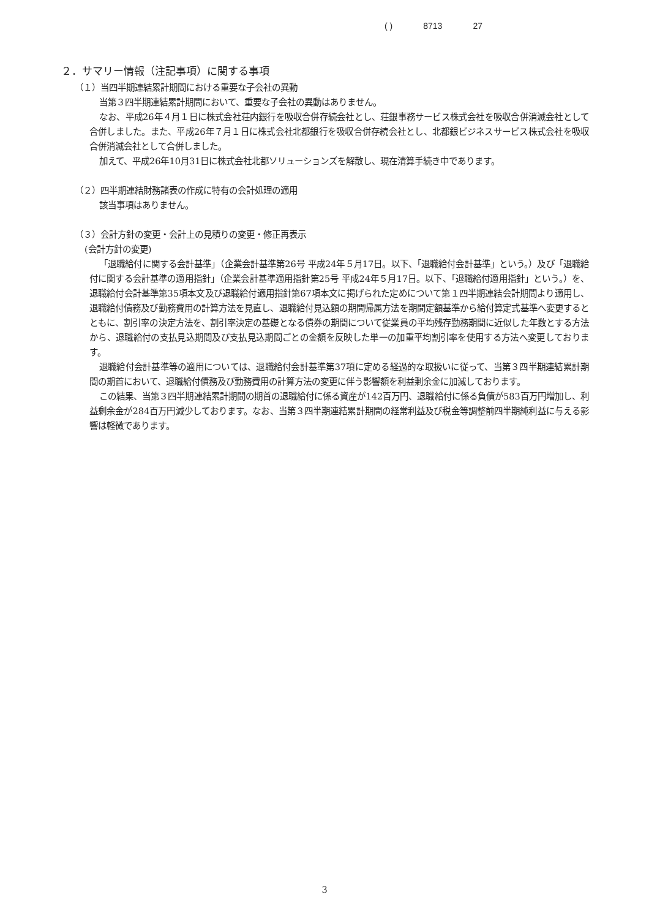( ) 8713 27
２．サマリー情報（注記事項）に関する事項
（１）当四半期連結累計期間における重要な子会社の異動
当第３四半期連結累計期間において、重要な子会社の異動はありません。
なお、平成26年４月１日に株式会社荘内銀行を吸収合併存続会社とし、荘銀事務サービス株式会社を吸収合併消滅会社として合併しました。また、平成26年７月１日に株式会社北都銀行を吸収合併存続会社とし、北都銀ビジネスサービス株式会社を吸収合併消滅会社として合併しました。
加えて、平成26年10月31日に株式会社北都ソリューションズを解散し、現在清算手続き中であります。
（２）四半期連結財務諸表の作成に特有の会計処理の適用
該当事項はありません。
（３）会計方針の変更・会計上の見積りの変更・修正再表示
(会計方針の変更)
「退職給付に関する会計基準」（企業会計基準第26号 平成24年５月17日。以下、「退職給付会計基準」という。）及び「退職給付に関する会計基準の適用指針」（企業会計基準適用指針第25号 平成24年５月17日。以下、「退職給付適用指針」という。）を、退職給付会計基準第35項本文及び退職給付適用指針第67項本文に掲げられた定めについて第１四半期連結会計期間より適用し、退職給付債務及び勤務費用の計算方法を見直し、退職給付見込額の期間帰属方法を期間定額基準から給付算定式基準へ変更するとともに、割引率の決定方法を、割引率決定の基礎となる債券の期間について従業員の平均残存勤務期間に近似した年数とする方法から、退職給付の支払見込期間及び支払見込期間ごとの金額を反映した単一の加重平均割引率を使用する方法へ変更しております。
退職給付会計基準等の適用については、退職給付会計基準第37項に定める経過的な取扱いに従って、当第３四半期連結累計期間の期首において、退職給付債務及び勤務費用の計算方法の変更に伴う影響額を利益剰余金に加減しております。
この結果、当第３四半期連結累計期間の期首の退職給付に係る資産が142百万円、退職給付に係る負債が583百万円増加し、利益剰余金が284百万円減少しております。なお、当第３四半期連結累計期間の経常利益及び税金等調整前四半期純利益に与える影響は軽微であります。
3